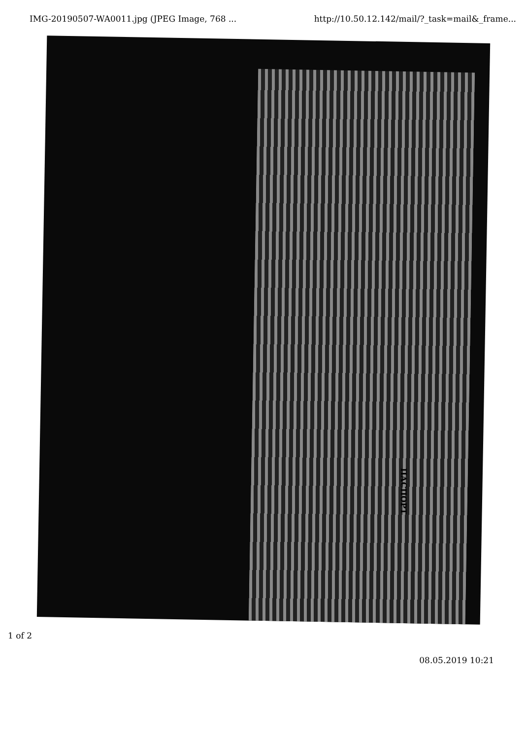IMG-20190507-WA0011.jpg (JPEG Image, 768 ... http://10.50.12.142/mail/?_task=mail&_frame...
ПАСПОРТ
1 of 2
08.05.2019 10:21